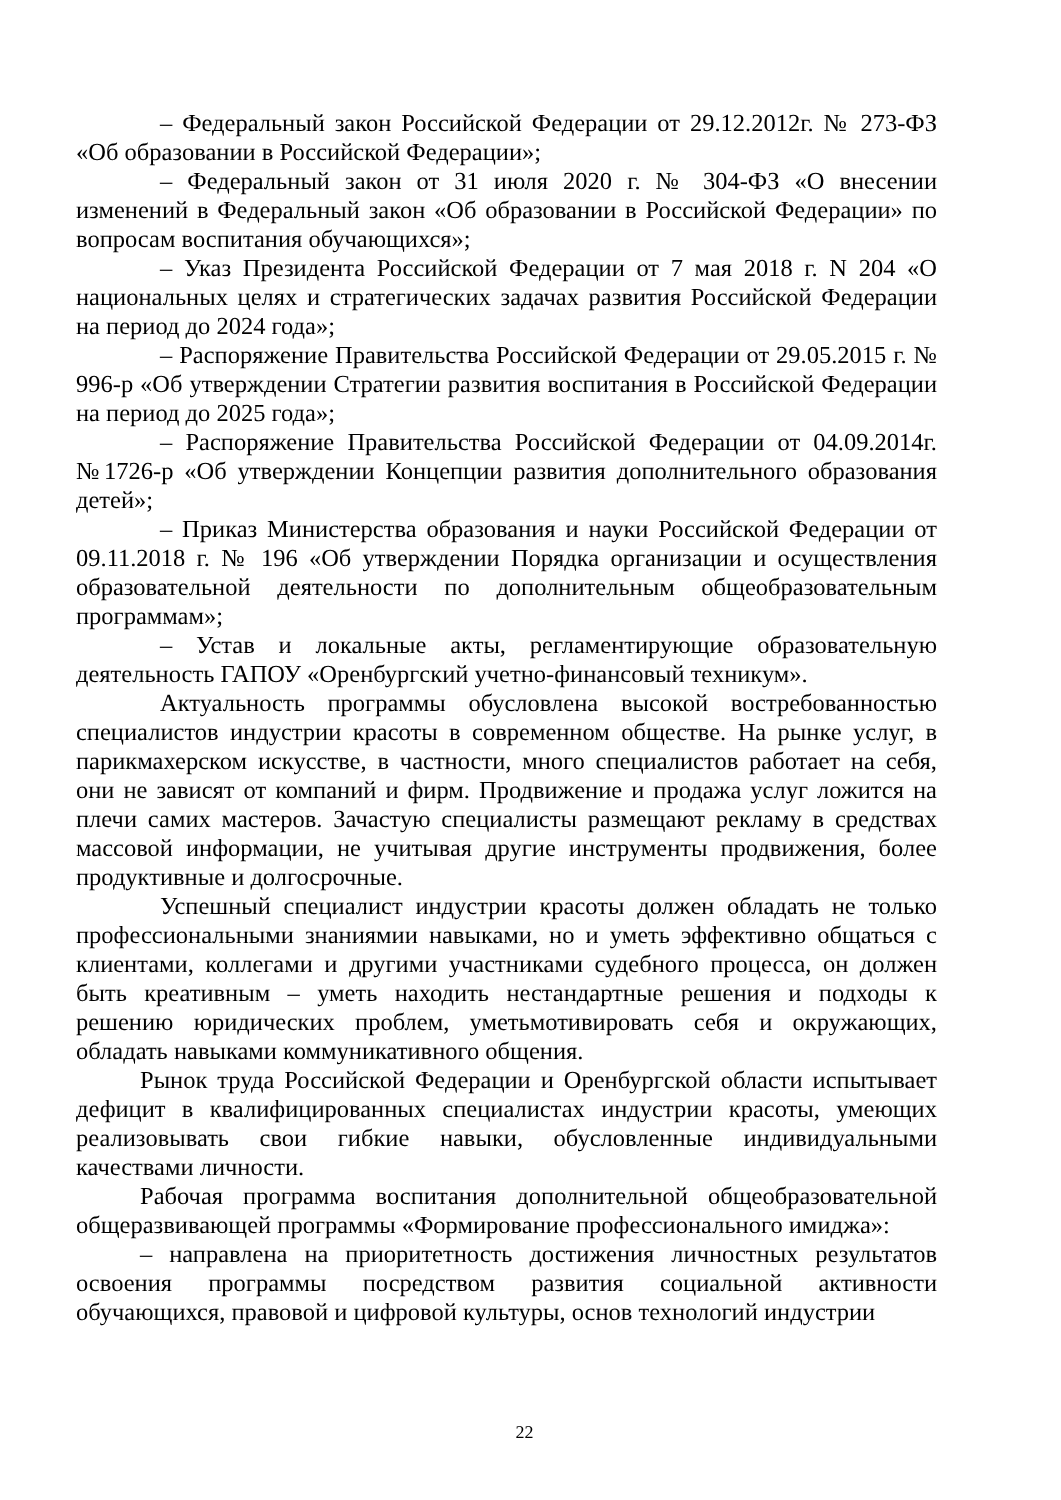– Федеральный закон Российской Федерации от 29.12.2012г. № 273-ФЗ «Об образовании в Российской Федерации»;
– Федеральный закон от 31 июля 2020 г. № 304-ФЗ «О внесении изменений в Федеральный закон «Об образовании в Российской Федерации» по вопросам воспитания обучающихся»;
– Указ Президента Российской Федерации от 7 мая 2018 г. N 204 «О национальных целях и стратегических задачах развития Российской Федерации на период до 2024 года»;
– Распоряжение Правительства Российской Федерации от 29.05.2015 г. № 996-р «Об утверждении Стратегии развития воспитания в Российской Федерации на период до 2025 года»;
– Распоряжение Правительства Российской Федерации от 04.09.2014г. №1726-р «Об утверждении Концепции развития дополнительного образования детей»;
– Приказ Министерства образования и науки Российской Федерации от 09.11.2018 г. № 196 «Об утверждении Порядка организации и осуществления образовательной деятельности по дополнительным общеобразовательным программам»;
– Устав и локальные акты, регламентирующие образовательную деятельность ГАПОУ «Оренбургский учетно-финансовый техникум».
Актуальность программы обусловлена высокой востребованностью специалистов индустрии красоты в современном обществе. На рынке услуг, в парикмахерском искусстве, в частности, много специалистов работает на себя, они не зависят от компаний и фирм. Продвижение и продажа услуг ложится на плечи самих мастеров. Зачастую специалисты размещают рекламу в средствах массовой информации, не учитывая другие инструменты продвижения, более продуктивные и долгосрочные.
Успешный специалист индустрии красоты должен обладать не только профессиональными знаниямии навыками, но и уметь эффективно общаться с клиентами, коллегами и другими участниками судебного процесса, он должен быть креативным – уметь находить нестандартные решения и подходы к решению юридических проблем, уметьмотивировать себя и окружающих, обладать навыками коммуникативного общения.
Рынок труда Российской Федерации и Оренбургской области испытывает дефицит в квалифицированных специалистах индустрии красоты, умеющих реализовывать свои гибкие навыки, обусловленные индивидуальными качествами личности.
Рабочая программа воспитания дополнительной общеобразовательной общеразвивающей программы «Формирование профессионального имиджа»:
– направлена на приоритетность достижения личностных результатов освоения программы посредством развития социальной активности обучающихся, правовой и цифровой культуры, основ технологий индустрии
22